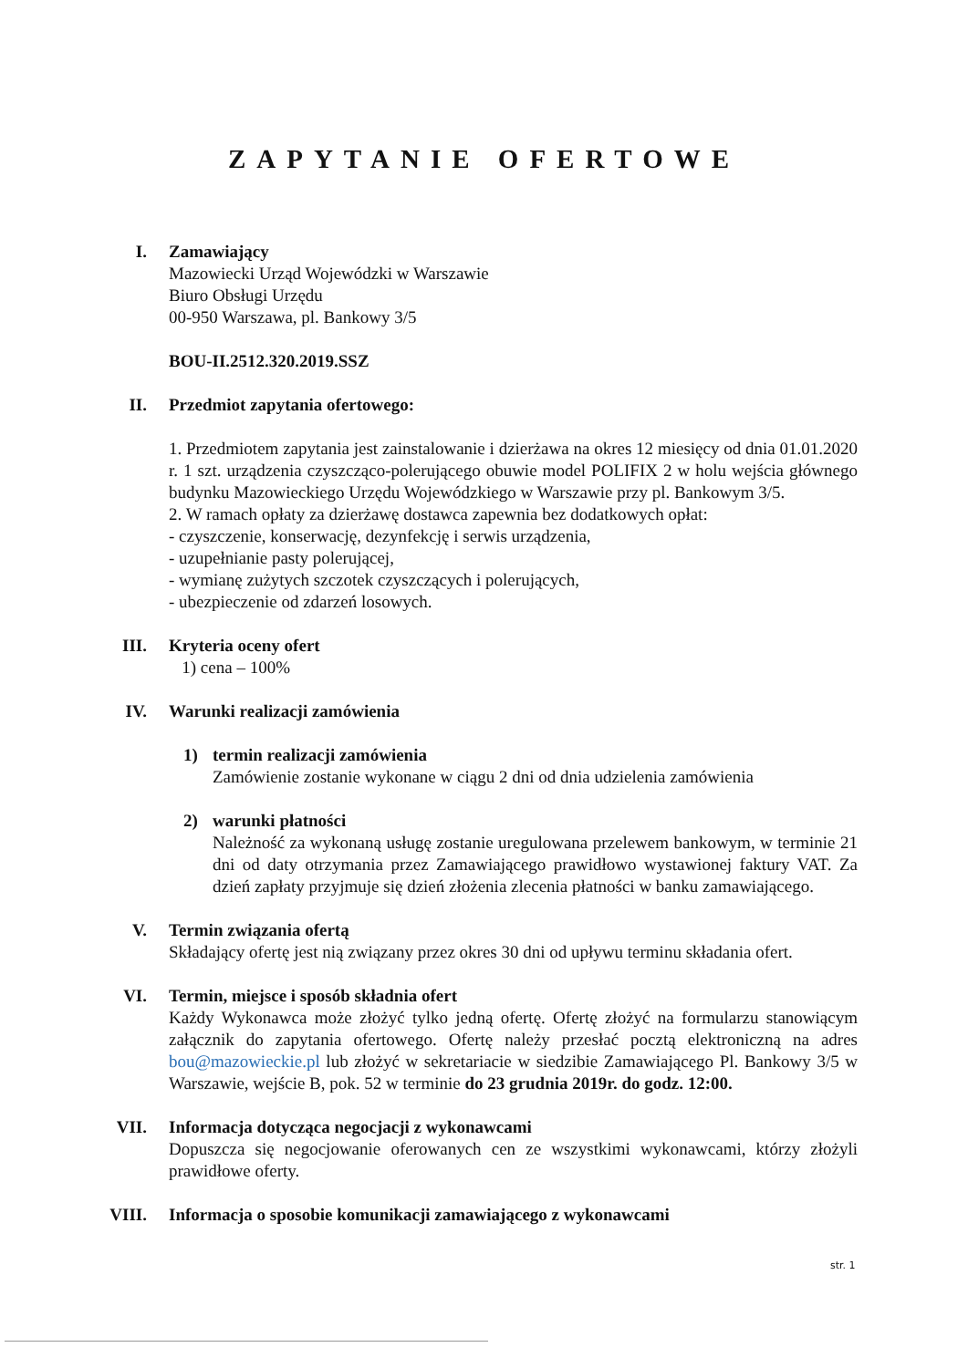ZAPYTANIE OFERTOWE
I. Zamawiający
Mazowiecki Urząd Wojewódzki w Warszawie
Biuro Obsługi Urzędu
00-950 Warszawa, pl. Bankowy 3/5
BOU-II.2512.320.2019.SSZ
II. Przedmiot zapytania ofertowego:
1. Przedmiotem zapytania jest zainstalowanie i dzierżawa na okres 12 miesięcy od dnia 01.01.2020 r. 1 szt. urządzenia czyszcząco-polerującego obuwie model POLIFIX 2 w holu wejścia głównego budynku Mazowieckiego Urzędu Wojewódzkiego w Warszawie przy pl. Bankowym 3/5.
2. W ramach opłaty za dzierżawę dostawca zapewnia bez dodatkowych opłat:
- czyszczenie, konserwację, dezynfekcję i serwis urządzenia,
- uzupełnianie pasty polerującej,
- wymianę zużytych szczotek czyszczących i polerujących,
- ubezpieczenie od zdarzeń losowych.
III. Kryteria oceny ofert
1) cena – 100%
IV. Warunki realizacji zamówienia
1) termin realizacji zamówienia
Zamówienie zostanie wykonane w ciągu 2 dni od dnia udzielenia zamówienia
2) warunki płatności
Należność za wykonaną usługę zostanie uregulowana przelewem bankowym, w terminie 21 dni od daty otrzymania przez Zamawiającego prawidłowo wystawionej faktury VAT. Za dzień zapłaty przyjmuje się dzień złożenia zlecenia płatności w banku zamawiającego.
V. Termin związania ofertą
Składający ofertę jest nią związany przez okres 30 dni od upływu terminu składania ofert.
VI. Termin, miejsce i sposób składnia ofert
Każdy Wykonawca może złożyć tylko jedną ofertę. Ofertę złożyć na formularzu stanowiącym załącznik do zapytania ofertowego. Ofertę należy przesłać pocztą elektroniczną na adres bou@mazowieckie.pl lub złożyć w sekretariacie w siedzibie Zamawiającego Pl. Bankowy 3/5 w Warszawie, wejście B, pok. 52 w terminie do 23 grudnia 2019r. do godz. 12:00.
VII. Informacja dotycząca negocjacji z wykonawcami
Dopuszcza się negocjowanie oferowanych cen ze wszystkimi wykonawcami, którzy złożyli prawidłowe oferty.
VIII. Informacja o sposobie komunikacji zamawiającego z wykonawcami
str. 1